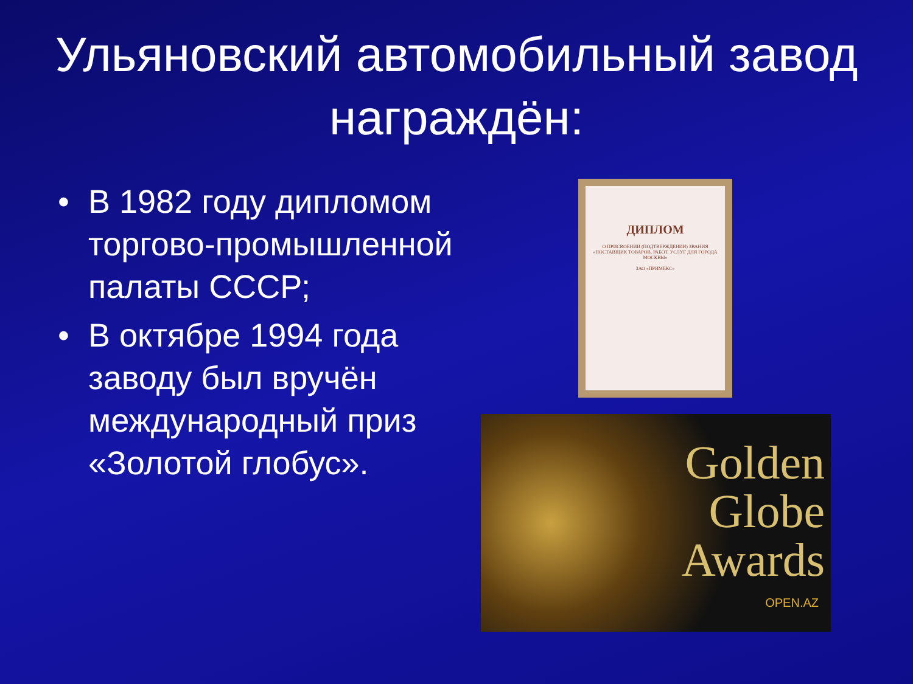Ульяновский автомобильный завод награждён:
• В 1982 году дипломом торгово-промышленной палаты СССР;
• В октябре 1994 года заводу был вручён международный приз «Золотой глобус».
ДИПЛОМ
О ПРИСВОЕНИИ (ПОДТВЕРЖДЕНИИ) ЗВАНИЯ «ПОСТАВЩИК ТОВАРОВ, РАБОТ, УСЛУГ ДЛЯ ГОРОДА МОСКВЫ»
ЗАО «ПРИМЕКС»
Golden
Globe
Awards
OPEN.AZ